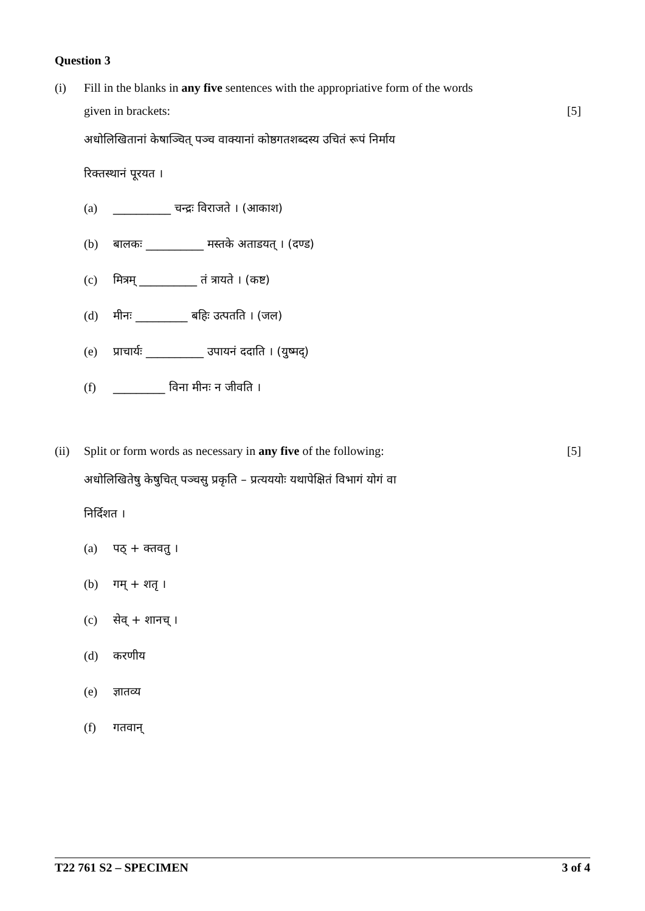Question 3
(i) Fill in the blanks in any five sentences with the appropriative form of the words
given in brackets:
[5]
अधोलिखितानां केषाञ्चित् पञ्च वाक्यानां कोष्ठगतशब्दस्य उचितं रूपं निर्माय
रिक्तस्थानं पूरयत ।
(a) __________ चन्द्रः विराजते । (आकाश)
(b) बालकः __________ मस्तके अताडयत् । (दण्ड)
(c) मित्रम् __________ तं त्रायते । (कष्ट)
(d) मीनः _________ बहिः उत्पतति । (जल)
(e) प्राचार्यः __________ उपायनं ददाति । (युष्मद्)
(f) _________ विना मीनः न जीवति ।
(ii) Split or form words as necessary in any five of the following:
[5]
अधोलिखितेषु केषुचित् पञ्चसु प्रकृति – प्रत्यययोः यथापेक्षितं विभागं योगं वा
निर्दिशत ।
(a) पठ् + क्तवतु ।
(b) गम् + शतृ ।
(c) सेव् + शानच् ।
(d) करणीय
(e) ज्ञातव्य
(f) गतवान्
T22 761 S2 – SPECIMEN 3 of 4